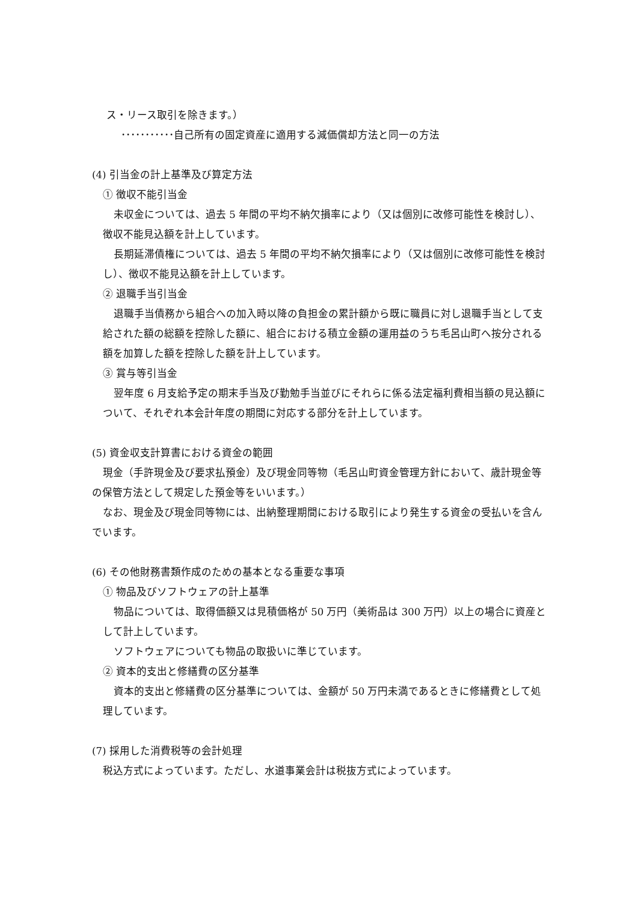ス・リース取引を除きます。）
･･･････････自己所有の固定資産に適用する減価償却方法と同一の方法
(4) 引当金の計上基準及び算定方法
① 徴収不能引当金
未収金については、過去 5 年間の平均不納欠損率により（又は個別に改修可能性を検討し）、徴収不能見込額を計上しています。
長期延滞債権については、過去 5 年間の平均不納欠損率により（又は個別に改修可能性を検討し）、徴収不能見込額を計上しています。
② 退職手当引当金
退職手当債務から組合への加入時以降の負担金の累計額から既に職員に対し退職手当として支給された額の総額を控除した額に、組合における積立金額の運用益のうち毛呂山町へ按分される額を加算した額を控除した額を計上しています。
③ 賞与等引当金
翌年度 6 月支給予定の期末手当及び勤勉手当並びにそれらに係る法定福利費相当額の見込額について、それぞれ本会計年度の期間に対応する部分を計上しています。
(5) 資金収支計算書における資金の範囲
現金（手許現金及び要求払預金）及び現金同等物（毛呂山町資金管理方針において、歳計現金等の保管方法として規定した預金等をいいます。）
なお、現金及び現金同等物には、出納整理期間における取引により発生する資金の受払いを含んでいます。
(6) その他財務書類作成のための基本となる重要な事項
① 物品及びソフトウェアの計上基準
物品については、取得価額又は見積価格が 50 万円（美術品は 300 万円）以上の場合に資産として計上しています。
ソフトウェアについても物品の取扱いに準じています。
② 資本的支出と修繕費の区分基準
資本的支出と修繕費の区分基準については、金額が 50 万円未満であるときに修繕費として処理しています。
(7) 採用した消費税等の会計処理
税込方式によっています。ただし、水道事業会計は税抜方式によっています。